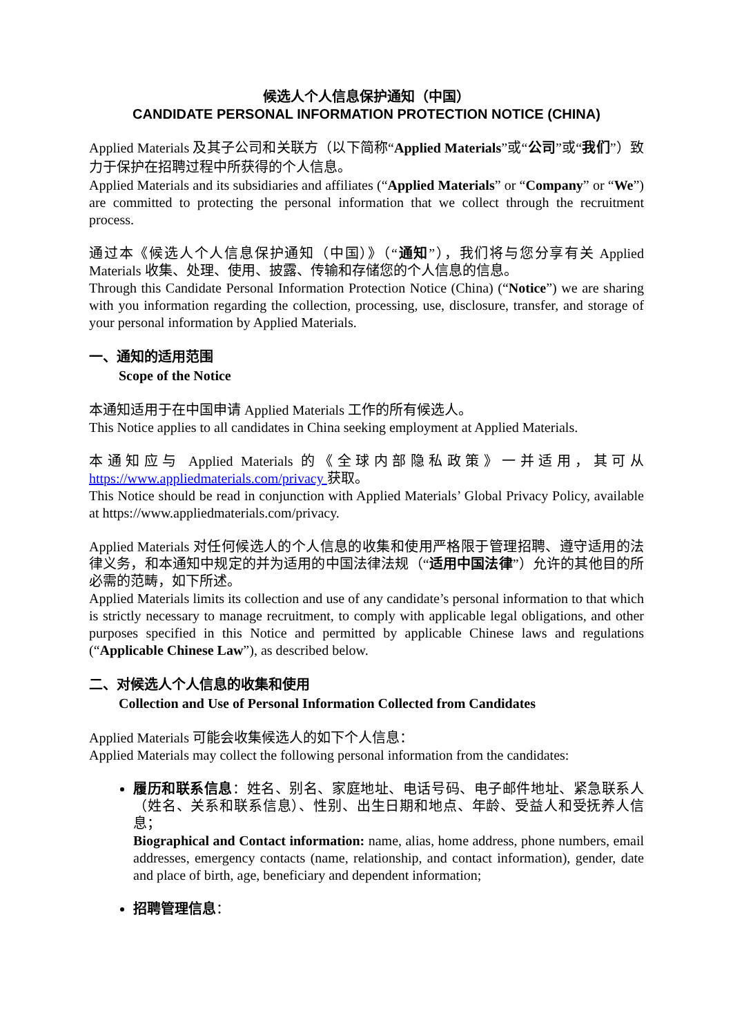候选人个人信息保护通知（中国）
CANDIDATE PERSONAL INFORMATION PROTECTION NOTICE (CHINA)
Applied Materials 及其子公司和关联方（以下简称“Applied Materials”或“公司”或“我们”）致力于保护在招聘过程中所获得的个人信息。
Applied Materials and its subsidiaries and affiliates (“Applied Materials” or “Company” or “We”) are committed to protecting the personal information that we collect through the recruitment process.
通过本《候选人个人信息保护通知（中国）》（“通知”），我们将与您分享有关 Applied Materials 收集、处理、使用、披露、传输和存储您的个人信息的信息。
Through this Candidate Personal Information Protection Notice (China) (“Notice”) we are sharing with you information regarding the collection, processing, use, disclosure, transfer, and storage of your personal information by Applied Materials.
一、通知的适用范围
Scope of the Notice
本通知适用于在中国申请 Applied Materials 工作的所有候选人。
This Notice applies to all candidates in China seeking employment at Applied Materials.
本通知应与 Applied Materials 的《全球内部隐私政策》一并适用，其可从 https://www.appliedmaterials.com/privacy 获取。
This Notice should be read in conjunction with Applied Materials’ Global Privacy Policy, available at https://www.appliedmaterials.com/privacy.
Applied Materials 对任何候选人的个人信息的收集和使用严格限于管理招聘、遵守适用的法律义务，和本通知中规定的并为适用的中国法律法规（“适用中国法律”）允许的其他目的所必需的范畴，如下所述。
Applied Materials limits its collection and use of any candidate’s personal information to that which is strictly necessary to manage recruitment, to comply with applicable legal obligations, and other purposes specified in this Notice and permitted by applicable Chinese laws and regulations (“Applicable Chinese Law”), as described below.
二、对候选人个人信息的收集和使用
Collection and Use of Personal Information Collected from Candidates
Applied Materials 可能会收集候选人的如下个人信息：
Applied Materials may collect the following personal information from the candidates:
履历和联系信息：姓名、别名、家庭地址、电话号码、电子邮件地址、紧急联系人（姓名、关系和联系信息）、性别、出生日期和地点、年龄、受益人和受抚养人信息；
Biographical and Contact information: name, alias, home address, phone numbers, email addresses, emergency contacts (name, relationship, and contact information), gender, date and place of birth, age, beneficiary and dependent information;
招聘管理信息：